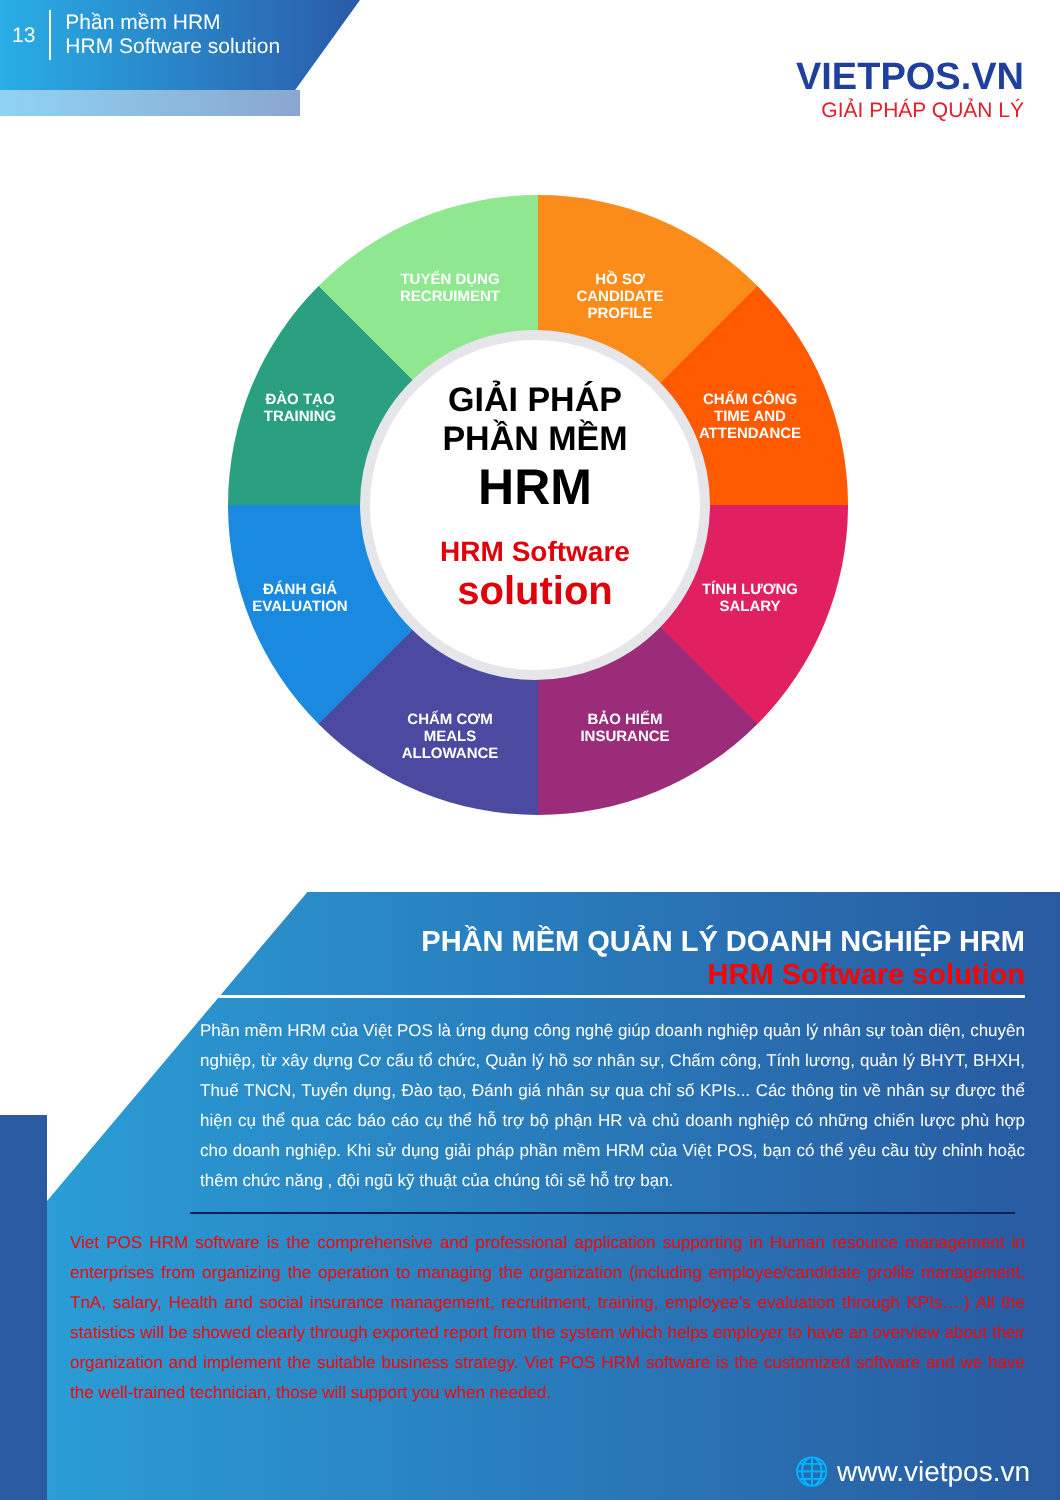13
Phần mềm HRM
HRM Software solution
VIETPOS.VN
GIẢI PHÁP QUẢN LÝ
TUYỂN DỤNG
RECRUIMENT
HỒ SƠ
CANDIDATE PROFILE
CHẤM CÔNG
TIME AND ATTENDANCE
TÍNH LƯƠNG
SALARY
BẢO HIỂM
INSURANCE
CHẤM CƠM
MEALS ALLOWANCE
ĐÁNH GIÁ
EVALUATION
ĐÀO TẠO
TRAINING
GIẢI PHÁP
PHẦN MỀM
HRM
HRM Software
solution
PHẦN MỀM QUẢN LÝ DOANH NGHIỆP HRM
HRM Software solution
Phần mềm HRM của Việt POS là ứng dụng công nghệ giúp doanh nghiệp quản lý nhân sự toàn diện, chuyên nghiệp, từ xây dựng Cơ cấu tổ chức, Quản lý hồ sơ nhân sự, Chấm công, Tính lương, quản lý BHYT, BHXH, Thuế TNCN, Tuyển dụng, Đào tạo, Đánh giá nhân sự qua chỉ số KPIs... Các thông tin về nhân sự được thể hiện cụ thể qua các báo cáo cụ thể hỗ trợ bộ phận HR và chủ doanh nghiệp có những chiến lược phù hợp cho doanh nghiệp. Khi sử dụng giải pháp phần mềm HRM của Việt POS, bạn có thể yêu cầu tùy chỉnh hoặc thêm chức năng , đội ngũ kỹ thuật của chúng tôi sẽ hỗ trợ bạn.
Viet POS HRM software is the comprehensive and professional application supporting in Human resource management in enterprises from organizing the operation to managing the organization (including employee/candidate profile management, TnA, salary, Health and social insurance management, recruitment, training, employee’s evaluation through KPIs….) All the statistics will be showed clearly through exported report from the system which helps employer to have an overview about their organization and implement the suitable business strategy. Viet POS HRM software is the customized software and we have the well-trained technician, those will support you when needed.
🌐 www.vietpos.vn